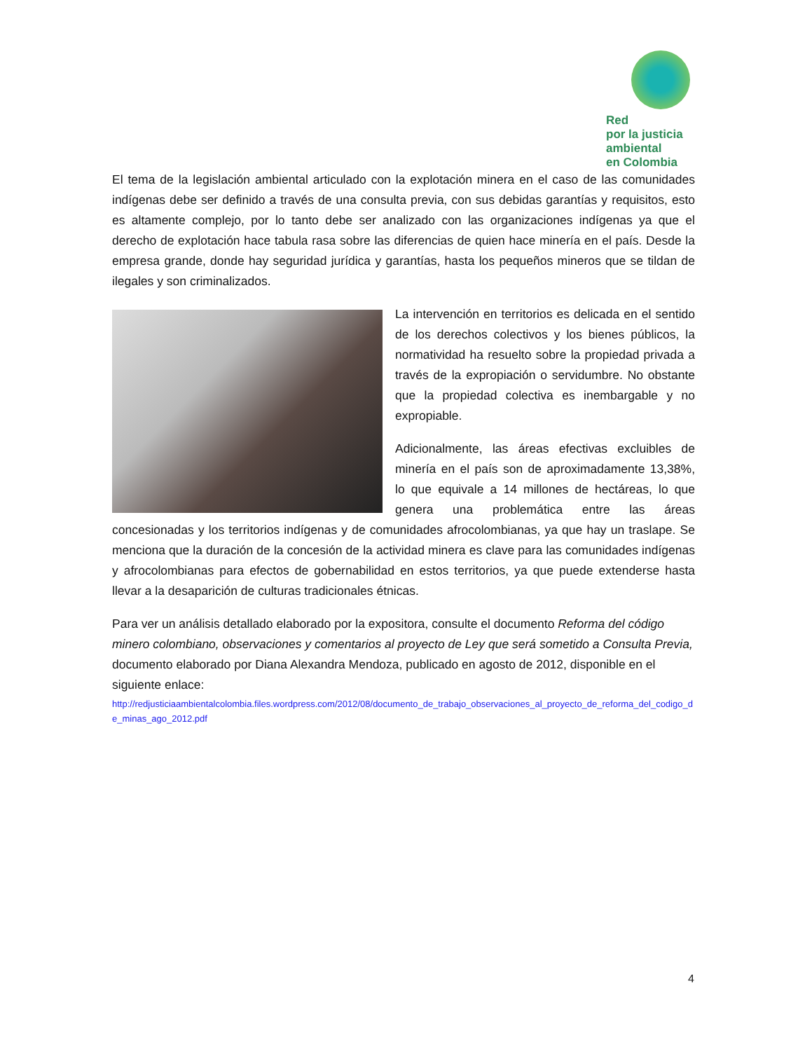Red
por la justicia
ambiental
en Colombia
El tema de la legislación ambiental articulado con la explotación minera en el caso de las comunidades indígenas debe ser definido a través de una consulta previa, con sus debidas garantías y requisitos, esto es altamente complejo, por lo tanto debe ser analizado con las organizaciones indígenas ya que el derecho de explotación hace tabula rasa sobre las diferencias de quien hace minería en el país. Desde la empresa grande, donde hay seguridad jurídica y garantías, hasta los pequeños mineros que se tildan de ilegales y son criminalizados.
La intervención en territorios es delicada en el sentido de los derechos colectivos y los bienes públicos, la normatividad ha resuelto sobre la propiedad privada a través de la expropiación o servidumbre. No obstante que la propiedad colectiva es inembargable y no expropiable.
Adicionalmente, las áreas efectivas excluibles de minería en el país son de aproximadamente 13,38%, lo que equivale a 14 millones de hectáreas, lo que genera una problemática entre las áreas concesionadas y los territorios indígenas y de comunidades afrocolombianas, ya que hay un traslape. Se menciona que la duración de la concesión de la actividad minera es clave para las comunidades indígenas y afrocolombianas para efectos de gobernabilidad en estos territorios, ya que puede extenderse hasta llevar a la desaparición de culturas tradicionales étnicas.
Para ver un análisis detallado elaborado por la expositora, consulte el documento Reforma del código minero colombiano, observaciones y comentarios al proyecto de Ley que será sometido a Consulta Previa, documento elaborado por Diana Alexandra Mendoza, publicado en agosto de 2012, disponible en el siguiente enlace:
http://redjusticiaambientalcolombia.files.wordpress.com/2012/08/documento_de_trabajo_observaciones_al_proyecto_de_reforma_del_codigo_de_minas_ago_2012.pdf
4